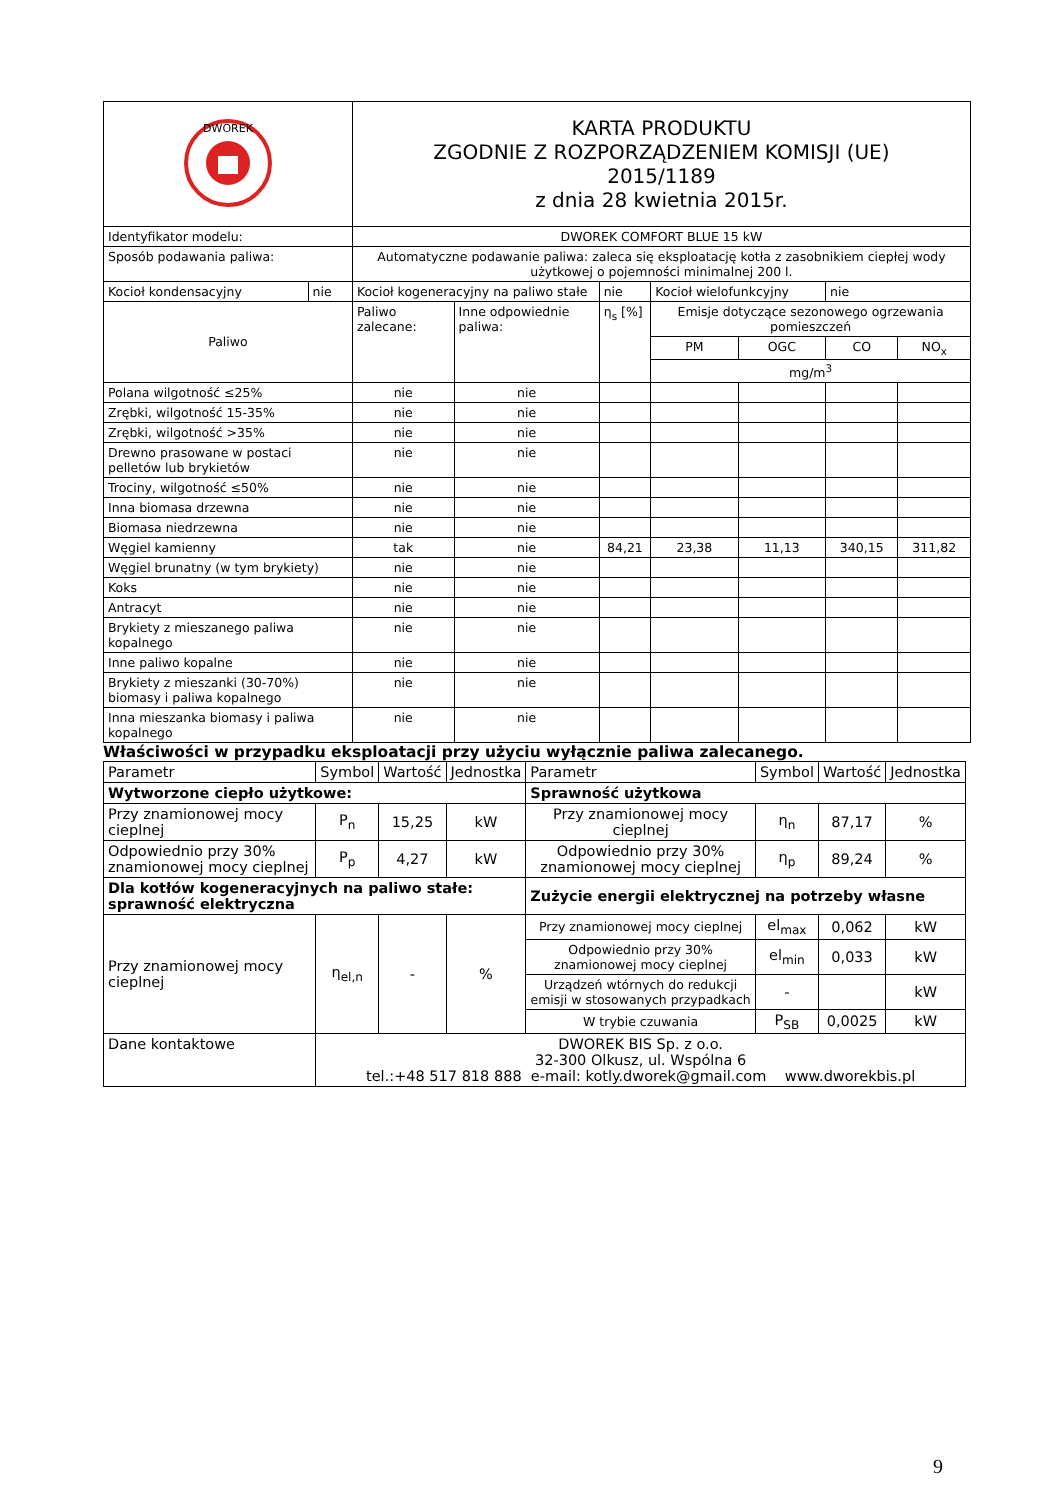| DWOREK | | KARTA PRODUKTU ZGODNIE Z ROZPORZĄDZENIEM KOMISJI (UE) 2015/1189 z dnia 28 kwietnia 2015r. | | | | | | |
| Identyfikator modelu: | | DWOREK COMFORT BLUE 15 kW | | | | | | |
| Sposób podawania paliwa: | | Automatyczne podawanie paliwa: zaleca się eksploatację kotła z zasobnikiem ciepłej wody użytkowej o pojemności minimalnej 200 l. | | | | | | |
| Kocioł kondensacyjny | nie | Kocioł kogeneracyjny na paliwo stałe | | nie | Kocioł wielofunkcyjny | | nie | |
| Paliwo | | Paliwo zalecane: | Inne odpowiednie paliwa: | η<sub>s</sub> [%] | Emisje dotyczące sezonowego ogrzewania pomieszczeń | | | |
| | | | | | PM | OGC | CO | NO<sub>x</sub> |
| | | | | | mg/m<sup>3</sup> | | | |
| Polana wilgotność ≤25% | | nie | nie | | | | | |
| Zrębki, wilgotność 15-35% | | nie | nie | | | | | |
| Zrębki, wilgotność >35% | | nie | nie | | | | | |
| Drewno prasowane w postaci pelletów lub brykietów | | nie | nie | | | | | |
| Trociny, wilgotność ≤50% | | nie | nie | | | | | |
| Inna biomasa drzewna | | nie | nie | | | | | |
| Biomasa niedrzewna | | nie | nie | | | | | |
| Węgiel kamienny | | tak | nie | 84,21 | 23,38 | 11,13 | 340,15 | 311,82 |
| Węgiel brunatny (w tym brykiety) | | nie | nie | | | | | |
| Koks | | nie | nie | | | | | |
| Antracyt | | nie | nie | | | | | |
| Brykiety z mieszanego paliwa kopalnego | | nie | nie | | | | | |
| Inne paliwo kopalne | | nie | nie | | | | | |
| Brykiety z mieszanki (30-70%) biomasy i paliwa kopalnego | | nie | nie | | | | | |
| Inna mieszanka biomasy i paliwa kopalnego | | nie | nie | | | | | |
Właściwości w przypadku eksploatacji przy użyciu wyłącznie paliwa zalecanego.
| Parametr | Symbol | Wartość | Jednostka | Parametr | Symbol | Wartość | Jednostka |
| Wytworzone ciepło użytkowe: | | | | Sprawność użytkowa | | | |
| Przy znamionowej mocy cieplnej | P<sub>n</sub> | 15,25 | kW | Przy znamionowej mocy cieplnej | η<sub>n</sub> | 87,17 | % |
| Odpowiednio przy 30% znamionowej mocy cieplnej | P<sub>p</sub> | 4,27 | kW | Odpowiednio przy 30% znamionowej mocy cieplnej | η<sub>p</sub> | 89,24 | % |
| Dla kotłów kogeneracyjnych na paliwo stałe: sprawność elektryczna | | | | Zużycie energii elektrycznej na potrzeby własne | | | |
| Przy znamionowej mocy cieplnej | η<sub>el,n</sub> | - | % | Przy znamionowej mocy cieplnej | el<sub>max</sub> | 0,062 | kW |
| | | | | Odpowiednio przy 30% znamionowej mocy cieplnej | el<sub>min</sub> | 0,033 | kW |
| | | | | Urządzeń wtórnych do redukcji emisji w stosowanych przypadkach | - | | kW |
| | | | | W trybie czuwania | P<sub>SB</sub> | 0,0025 | kW |
| Dane kontaktowe | DWOREK BIS Sp. z o.o. 32-300 Olkusz, ul. Wspólna 6 tel.:+48 517 818 888 e-mail: kotly.dworek@gmail.com www.dworekbis.pl | | | | | | |
9